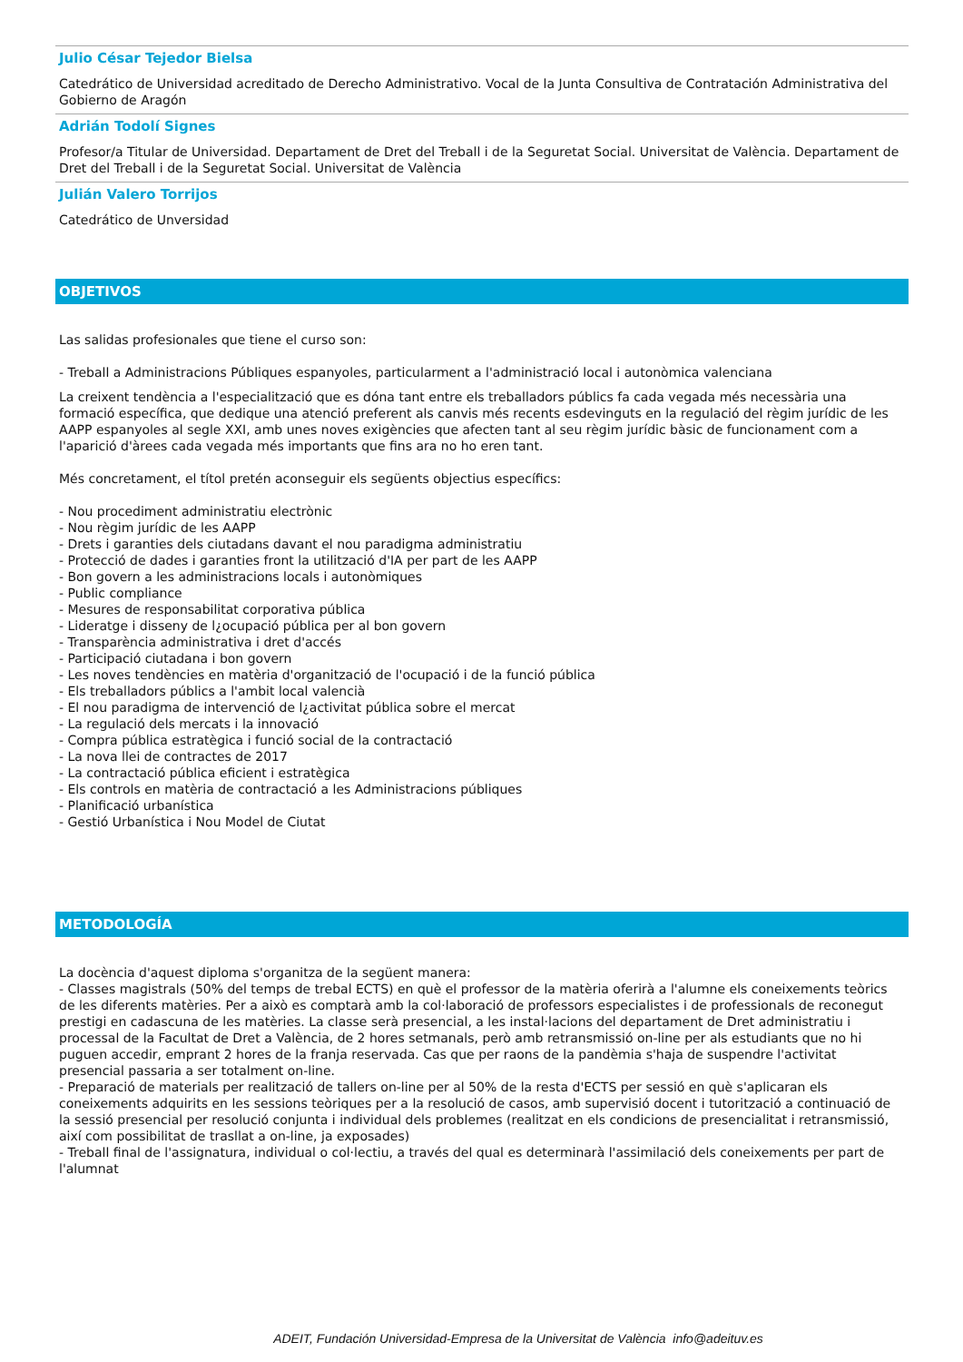Julio César Tejedor Bielsa
Catedrático de Universidad acreditado de Derecho Administrativo. Vocal de la Junta Consultiva de Contratación Administrativa del Gobierno de Aragón
Adrián Todolí Signes
Profesor/a Titular de Universidad. Departament de Dret del Treball i de la Seguretat Social. Universitat de València. Departament de Dret del Treball i de la Seguretat Social. Universitat de València
Julián Valero Torrijos
Catedrático de Unversidad
OBJETIVOS
Las salidas profesionales que tiene el curso son:
- Treball a Administracions Públiques espanyoles, particularment a l'administració local i autonòmica valenciana
La creixent tendència a l'especialització que es dóna tant entre els treballadors públics fa cada vegada més necessària una formació específica, que dedique una atenció preferent als canvis més recents esdevinguts en la regulació del règim jurídic de les AAPP espanyoles al segle XXI, amb unes noves exigències que afecten tant al seu règim jurídic bàsic de funcionament com a l'aparició d'àrees cada vegada més importants que fins ara no ho eren tant.
Més concretament, el títol pretén aconseguir els següents objectius específics:
- Nou procediment administratiu electrònic
- Nou règim jurídic de les AAPP
- Drets i garanties dels ciutadans davant el nou paradigma administratiu
- Protecció de dades i garanties front la utilització d'IA per part de les AAPP
- Bon govern a les administracions locals i autonòmiques
- Public compliance
- Mesures de responsabilitat corporativa pública
- Lideratge i disseny de l¿ocupació pública per al bon govern
- Transparència administrativa i dret d'accés
- Participació ciutadana i bon govern
- Les noves tendències en matèria d'organització de l'ocupació i de la funció pública
- Els treballadors públics a l'ambit local valencià
- El nou paradigma de intervenció de l¿activitat pública sobre el mercat
- La regulació dels mercats i la innovació
- Compra pública estratègica i funció social de la contractació
- La nova llei de contractes de 2017
- La contractació pública eficient i estratègica
- Els controls en matèria de contractació a les Administracions públiques
- Planificació urbanística
- Gestió Urbanística i Nou Model de Ciutat
METODOLOGÍA
La docència d'aquest diploma s'organitza de la següent manera:
- Classes magistrals (50% del temps de trebal ECTS) en què el professor de la matèria oferirà a l'alumne els coneixements teòrics de les diferents matèries. Per a això es comptarà amb la col·laboració de professors especialistes i de professionals de reconegut prestigi en cadascuna de les matèries. La classe serà presencial, a les instal·lacions del departament de Dret administratiu i processal de la Facultat de Dret a València, de 2 hores setmanals, però amb retransmissió on-line per als estudiants que no hi puguen accedir, emprant 2 hores de la franja reservada. Cas que per raons de la pandèmia s'haja de suspendre l'activitat presencial passaria a ser totalment on-line.
- Preparació de materials per realització de tallers on-line per al 50% de la resta d'ECTS per sessió en què s'aplicaran els coneixements adquirits en les sessions teòriques per a la resolució de casos, amb supervisió docent i tutorització a continuació de la sessió presencial per resolució conjunta i individual dels problemes (realitzat en els condicions de presencialitat i retransmissió, així com possibilitat de trasllat a on-line, ja exposades)
- Treball final de l'assignatura, individual o col·lectiu, a través del qual es determinarà l'assimilació dels coneixements per part de l'alumnat
ADEIT, Fundación Universidad-Empresa de la Universitat de València info@adeituv.es